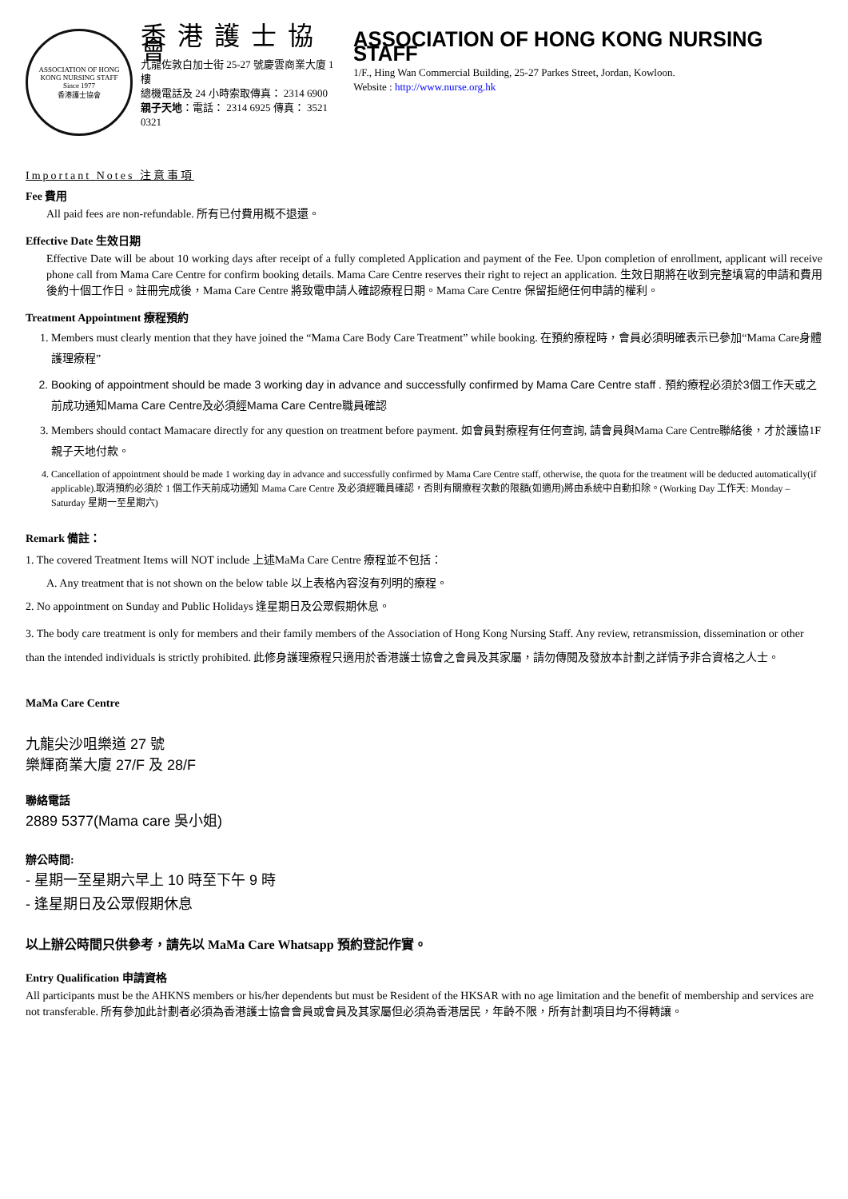ASSOCIATION OF HONG KONG NURSING STAFF
Since 1977
香港護士協會
香港護士協會
九龍佐敦白加士街 25-27 號慶雲商業大廈 1 樓
總機電話及 24 小時索取傳真： 2314 6900
親子天地：電話： 2314 6925 傳真： 3521 0321
ASSOCIATION OF HONG KONG NURSING STAFF
1/F., Hing Wan Commercial Building, 25-27 Parkes Street, Jordan, Kowloon.
Website : http://www.nurse.org.hk
Important Notes 注意事項
Fee 費用
All paid fees are non-refundable. 所有已付費用概不退還。
Effective Date 生效日期
Effective Date will be about 10 working days after receipt of a fully completed Application and payment of the Fee. Upon completion of enrollment, applicant will receive phone call from Mama Care Centre for confirm booking details. Mama Care Centre reserves their right to reject an application. 生效日期將在收到完整填寫的申請和費用後約十個工作日。註冊完成後，Mama Care Centre 將致電申請人確認療程日期。Mama Care Centre 保留拒絕任何申請的權利。
Treatment Appointment 療程預約
1. Members must clearly mention that they have joined the “Mama Care Body Care Treatment” while booking. 在預約療程時，會員必須明確表示已參加“Mama Care身體護理療程”
2. Booking of appointment should be made 3 working day in advance and successfully confirmed by Mama Care Centre staff . 預約療程必須於3個工作天或之前成功通知Mama Care Centre及必須經Mama Care Centre職員確認
3. Members should contact Mamacare directly for any question on treatment before payment. 如會員對療程有任何查詢, 請會員與Mama Care Centre聯絡後，才於護協1F 親子天地付款。
4. Cancellation of appointment should be made 1 working day in advance and successfully confirmed by Mama Care Centre staff, otherwise, the quota for the treatment will be deducted automatically(if applicable).取消預約必須於 1 個工作天前成功通知 Mama Care Centre 及必須經職員確認，否則有關療程次數的限額(如適用)將由系統中自動扣除。(Working Day 工作天: Monday – Saturday 星期一至星期六)
Remark 備註：
1. The covered Treatment Items will NOT include 上述MaMa Care Centre 療程並不包括：
A. Any treatment that is not shown on the below table 以上表格內容沒有列明的療程。
2. No appointment on Sunday and Public Holidays 逢星期日及公眾假期休息。
3. The body care treatment is only for members and their family members of the Association of Hong Kong Nursing Staff. Any review, retransmission, dissemination or other than the intended individuals is strictly prohibited. 此修身護理療程只適用於香港護士協會之會員及其家屬，請勿傳閱及發放本計劃之詳情予非合資格之人士。
MaMa Care Centre
九龍尖沙咀樂道 27 號
樂輝商業大廈 27/F 及 28/F
聯絡電話
2889 5377(Mama care 吳小姐)
辦公時間:
- 星期一至星期六早上 10 時至下午 9 時
- 逢星期日及公眾假期休息
以上辦公時間只供參考，請先以 MaMa Care Whatsapp 預約登記作實。
Entry Qualification 申請資格
All participants must be the AHKNS members or his/her dependents but must be Resident of the HKSAR with no age limitation and the benefit of membership and services are not transferable. 所有參加此計劃者必須為香港護士協會會員或會員及其家屬但必須為香港居民，年齡不限，所有計劃項目均不得轉讓。